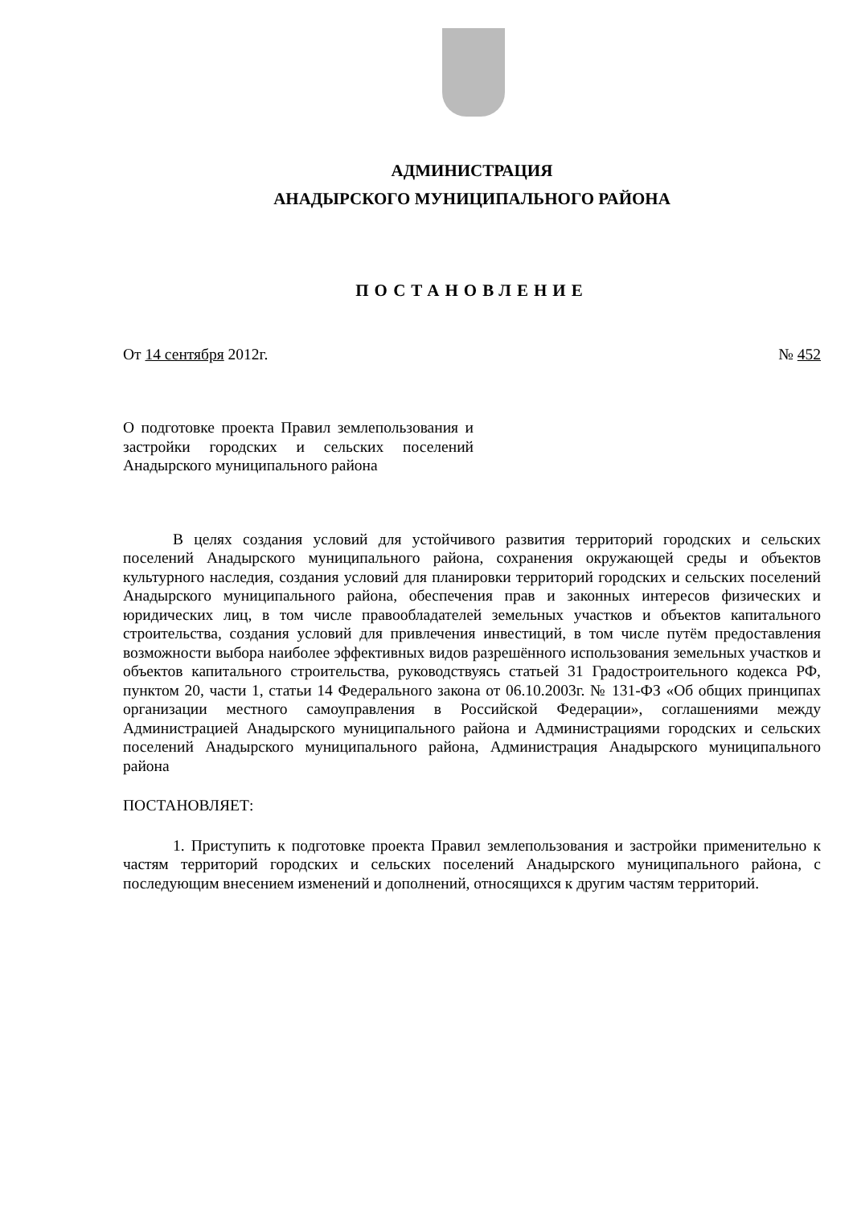АДМИНИСТРАЦИЯ
АНАДЫРСКОГО МУНИЦИПАЛЬНОГО РАЙОНА
ПОСТАНОВЛЕНИЕ
От 14 сентября 2012г. № 452
О подготовке проекта Правил земле­пользования и застройки городских и сельских поселений Анадырского му­ниципального района
В целях создания условий для устойчивого развития территорий город­ских и сельских поселений Анадырского муниципального района, сохранения окружающей среды и объектов культурного наследия, создания условий для планировки территорий городских и сельских поселений Анадырского муни­ципального района, обеспечения прав и законных интересов физических и юридических лиц, в том числе правообладателей земельных участков и объек­тов капитального строительства, создания условий для привлечения инвести­ций, в том числе путём предоставления возможности выбора наиболее эффек­тивных видов разрешённого использования земельных участков и объектов ка­питального строительства, руководствуясь статьей 31 Градостроительного ко­декса РФ, пунктом 20, части 1, статьи 14 Федерального закона от 06.10.2003г. № 131-ФЗ «Об общих принципах организации местного самоуправления в Рос­сийской Федерации», соглашениями между Администрацией Анадырского му­ниципального района и Администрациями городских и сельских поселений Анадырского муниципального района, Администрация Анадырского муници­пального района
ПОСТАНОВЛЯЕТ:
1. Приступить к подготовке проекта Правил землепользования и застрой­ки применительно к частям территорий городских и сельских поселений Ана­дырского муниципального района, с последующим внесением изменений и до­полнений, относящихся к другим частям территорий.